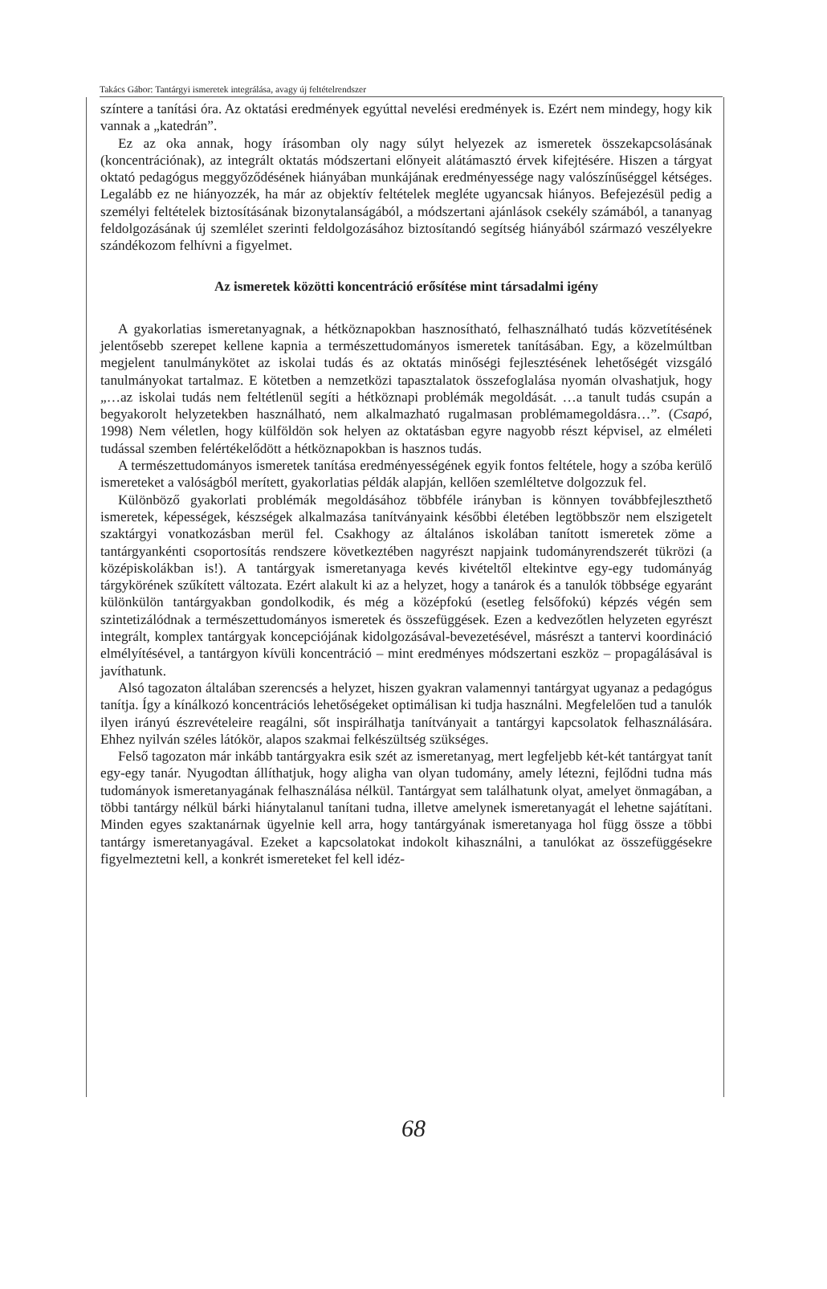Takács Gábor: Tantárgyi ismeretek integrálása, avagy új feltételrendszer
színtere a tanítási óra. Az oktatási eredmények egyúttal nevelési eredmények is. Ezért nem mindegy, hogy kik vannak a „katedrán”.
Ez az oka annak, hogy írásomban oly nagy súlyt helyezek az ismeretek összekapcsolásának (koncentrációnak), az integrált oktatás módszertani előnyeit alátámasztó érvek kifejtésére. Hiszen a tárgyat oktató pedagógus meggyőződésének hiányában munkájának eredményessége nagy valószínűséggel kétséges. Legalább ez ne hiányozzék, ha már az objektív feltételek megléte ugyancsak hiányos. Befejezésül pedig a személyi feltételek biztosításának bizonytalanságából, a módszertani ajánlások csekély számából, a tananyag feldolgozásának új szemlélet szerinti feldolgozásához biztosítandó segítség hiányából származó veszélyekre szándékozom felhívni a figyelmet.
Az ismeretek közötti koncentráció erősítése mint társadalmi igény
A gyakorlatias ismeretanyagnak, a hétköznapokban hasznosítható, felhasználható tudás közvetítésének jelentősebb szerepet kellene kapnia a természettudományos ismeretek tanításában. Egy, a közelmúltban megjelent tanulmánykötet az iskolai tudás és az oktatás minőségi fejlesztésének lehetőségét vizsgáló tanulmányokat tartalmaz. E kötetben a nemzetközi tapasztalatok összefoglalása nyomán olvashatjuk, hogy „…az iskolai tudás nem feltétlenül segíti a hétköznapi problémák megoldását. …a tanult tudás csupán a begyakorolt helyzetekben használható, nem alkalmazható rugalmasan problémamegoldásra…”. (Csapó, 1998) Nem véletlen, hogy külföldön sok helyen az oktatásban egyre nagyobb részt képvisel, az elméleti tudással szemben felértékelődött a hétköznapokban is hasznos tudás.
A természettudományos ismeretek tanítása eredményességének egyik fontos feltétele, hogy a szóba kerülő ismereteket a valóságból merített, gyakorlatias példák alapján, kellően szemléltetve dolgozzuk fel.
Különböző gyakorlati problémák megoldásához többféle irányban is könnyen továbbfejleszthető ismeretek, képességek, készségek alkalmazása tanítványaink későbbi életében legtöbbször nem elszigetelt szaktárgyi vonatkozásban merül fel. Csakhogy az általános iskolában tanított ismeretek zöme a tantárgyankénti csoportosítás rendszere következtében nagyrészt napjaink tudományrendszerét tükrözi (a középiskolákban is!). A tantárgyak ismeretanyaga kevés kivételtől eltekintve egy-egy tudományág tárgykörének szűkített változata. Ezért alakult ki az a helyzet, hogy a tanárok és a tanulók többsége egyaránt különkülön tantárgyakban gondolkodik, és még a középfokú (esetleg felsőfokú) képzés végén sem szintetizálódnak a természettudományos ismeretek és összefüggések. Ezen a kedvezőtlen helyzeten egyrészt integrált, komplex tantárgyak koncepciójának kidolgozásával-bevezetésével, másrészt a tantervi koordináció elmélyítésével, a tantárgyon kívüli koncentráció – mint eredményes módszertani eszköz – propagálásával is javíthatunk.
Alsó tagozaton általában szerencsés a helyzet, hiszen gyakran valamennyi tantárgyat ugyanaz a pedagógus tanítja. Így a kínálkozó koncentrációs lehetőségeket optimálisan ki tudja használni. Megfelelően tud a tanulók ilyen irányú észrevételeire reagálni, sőt inspirálhatja tanítványait a tantárgyi kapcsolatok felhasználására. Ehhez nyilván széles látókör, alapos szakmai felkészültség szükséges.
Felső tagozaton már inkább tantárgyakra esik szét az ismeretanyag, mert legfeljebb két-két tantárgyat tanít egy-egy tanár. Nyugodtan állíthatjuk, hogy aligha van olyan tudomány, amely létezni, fejlődni tudna más tudományok ismeretanyagának felhasználása nélkül. Tantárgyat sem találhatunk olyat, amelyet önmagában, a többi tantárgy nélkül bárki hiánytalanul tanítani tudna, illetve amelynek ismeretanyagát el lehetne sajátítani. Minden egyes szaktanárnak ügyelnie kell arra, hogy tantárgyának ismeretanyaga hol függ össze a többi tantárgy ismeretanyagával. Ezeket a kapcsolatokat indokolt kihasználni, a tanulókat az összefüggésekre figyelmeztetni kell, a konkrét ismereteket fel kell idéz-
68